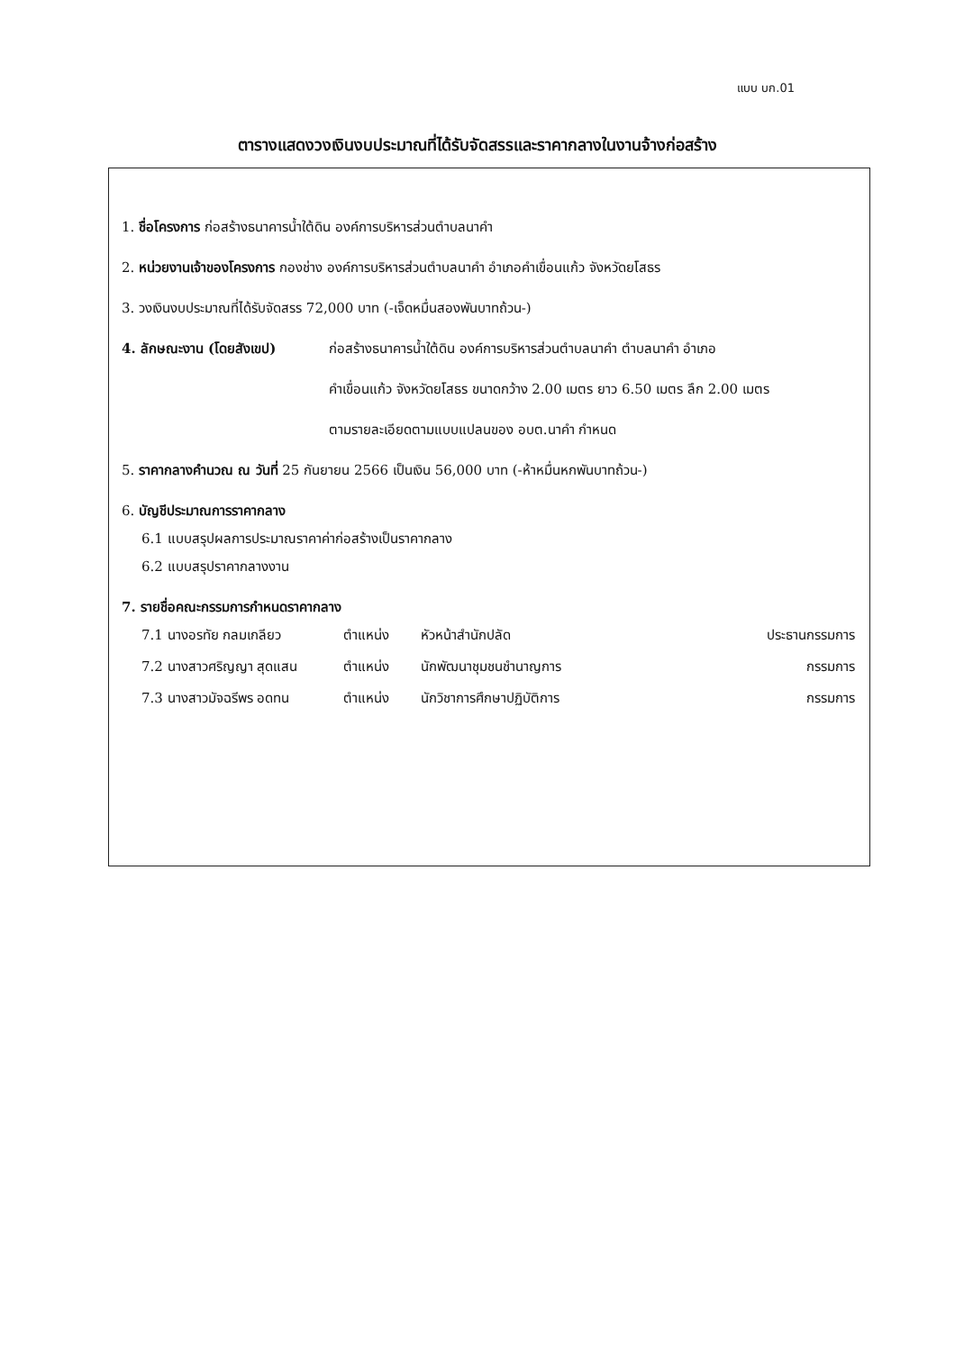แบบ บก.01
ตารางแสดงวงเงินงบประมาณที่ได้รับจัดสรรและราคากลางในงานจ้างก่อสร้าง
1. ชื่อโครงการ ก่อสร้างธนาคารน้ำใต้ดิน องค์การบริหารส่วนตำบลนาคำ
2. หน่วยงานเจ้าของโครงการ กองช่าง องค์การบริหารส่วนตำบลนาคำ อำเภอคำเขื่อนแก้ว จังหวัดยโสธร
3. วงเงินงบประมาณที่ได้รับจัดสรร 72,000 บาท (-เจ็ดหมื่นสองพันบาทถ้วน-)
4. ลักษณะงาน (โดยสังเขป) ก่อสร้างธนาคารน้ำใต้ดิน องค์การบริหารส่วนตำบลนาคำ ตำบลนาคำ อำเภอ
คำเขื่อนแก้ว จังหวัดยโสธร ขนาดกว้าง 2.00 เมตร ยาว 6.50 เมตร ลึก 2.00 เมตร
ตามรายละเอียดตามแบบแปลนของ อบต.นาคำ กำหนด
5. ราคากลางคำนวณ ณ วันที่ 25 กันยายน 2566 เป็นเงิน 56,000 บาท (-ห้าหมื่นหกพันบาทถ้วน-)
6. บัญชีประมาณการราคากลาง
6.1 แบบสรุปผลการประมาณราคาค่าก่อสร้างเป็นราคากลาง
6.2 แบบสรุปราคากลางงาน
7. รายชื่อคณะกรรมการกำหนดราคากลาง
7.1 นางอรทัย กลมเกลียว ตำแหน่ง หัวหน้าสำนักปลัด ประธานกรรมการ
7.2 นางสาวศริญญา สุดแสน ตำแหน่ง นักพัฒนาชุมชนชำนาญการ กรรมการ
7.3 นางสาวมัจฉรีพร อดทน ตำแหน่ง นักวิชาการศึกษาปฏิบัติการ กรรมการ